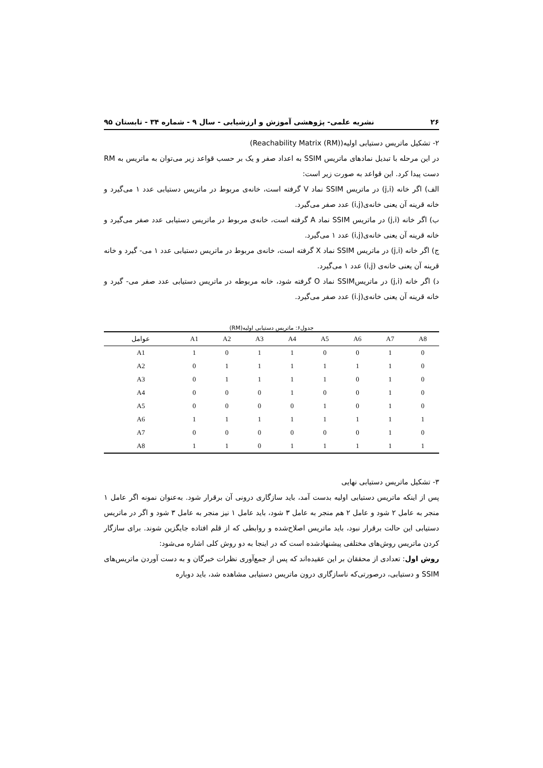۲۶ نشریه علمی- پژوهشی آموزش و ارزشیابی - سال ۹ - شماره ۳۴ - تابستان ۹۵
۲- تشکیل ماتریس دستیابی اولیه(Reachability Matrix (RM))
در این مرحله با تبدیل نمادهای ماتریس SSIM به اعداد صفر و یک بر حسب قواعد زیر می‌توان به ماتریس به RM دست پیدا کرد. این قواعد به صورت زیر است:
الف) اگر خانه (j,i) در ماتریس SSIM نماد V گرفته است، خانه‌ی مربوط در ماتریس دستیابی عدد ۱ می‌گیرد و خانه قرینه آن یعنی خانه‌ی(i,j) عدد صفر می‌گیرد.
ب) اگر خانه (j,i) در ماتریس SSIM نماد A گرفته است، خانه‌ی مربوط در ماتریس دستیابی عدد صفر می‌گیرد و خانه قرینه آن یعنی خانه‌ی(i,j) عدد ۱ می‌گیرد.
ج) اگر خانه (j,i) در ماتریس SSIM نماد X گرفته است، خانه‌ی مربوط در ماتریس دستیابی عدد ۱ می- گیرد و خانه قرینه آن یعنی خانه‌ی (i,j) عدد ۱ می‌گیرد.
د) اگر خانه (j,i) در ماتریسSSIM نماد O گرفته شود، خانه مربوطه در ماتریس دستیابی عدد صفر می- گیرد و خانه قرینه آن یعنی خانه‌ی(i.j) عدد صفر می‌گیرد.
جدول۶: ماتریس دستیابی اولیه(RM)
| عوامل | A1 | A2 | A3 | A4 | A5 | A6 | A7 | A8 |
| --- | --- | --- | --- | --- | --- | --- | --- | --- |
| A1 | 1 | 0 | 1 | 1 | 0 | 0 | 1 | 0 |
| A2 | 0 | 1 | 1 | 1 | 1 | 1 | 1 | 0 |
| A3 | 0 | 1 | 1 | 1 | 1 | 0 | 1 | 0 |
| A4 | 0 | 0 | 0 | 1 | 0 | 0 | 1 | 0 |
| A5 | 0 | 0 | 0 | 0 | 1 | 0 | 1 | 0 |
| A6 | 1 | 1 | 1 | 1 | 1 | 1 | 1 | 1 |
| A7 | 0 | 0 | 0 | 0 | 0 | 0 | 1 | 0 |
| A8 | 1 | 1 | 0 | 1 | 1 | 1 | 1 | 1 |
۳- تشکیل ماتریس دستیابی نهایی
پس از اینکه ماتریس دستیابی اولیه بدست آمد، باید سازگاری درونی آن برقرار شود. به‌عنوان نمونه اگر عامل ۱ منجر به عامل ۲ شود و عامل ۲ هم منجر به عامل ۳ شود، باید عامل ۱ نیز منجر به عامل ۳ شود و اگر در ماتریس دستیابی این حالت برقرار نبود، باید ماتریس اصلاح‌شده و روابطی که از قلم افتاده جایگزین شوند. برای سازگار کردن ماتریس روش‌های مختلفی پیشنهادشده است که در اینجا به دو روش کلی اشاره می‌شود:
روش اول: تعدادی از محققان بر این عقیده‌اند که پس از جمع‌آوری نظرات خبرگان و به دست آوردن ماتریس‌های SSIM و دستیابی، درصورتی‌که ناسازگاری درون ماتریس دستیابی مشاهده شد، باید دوباره